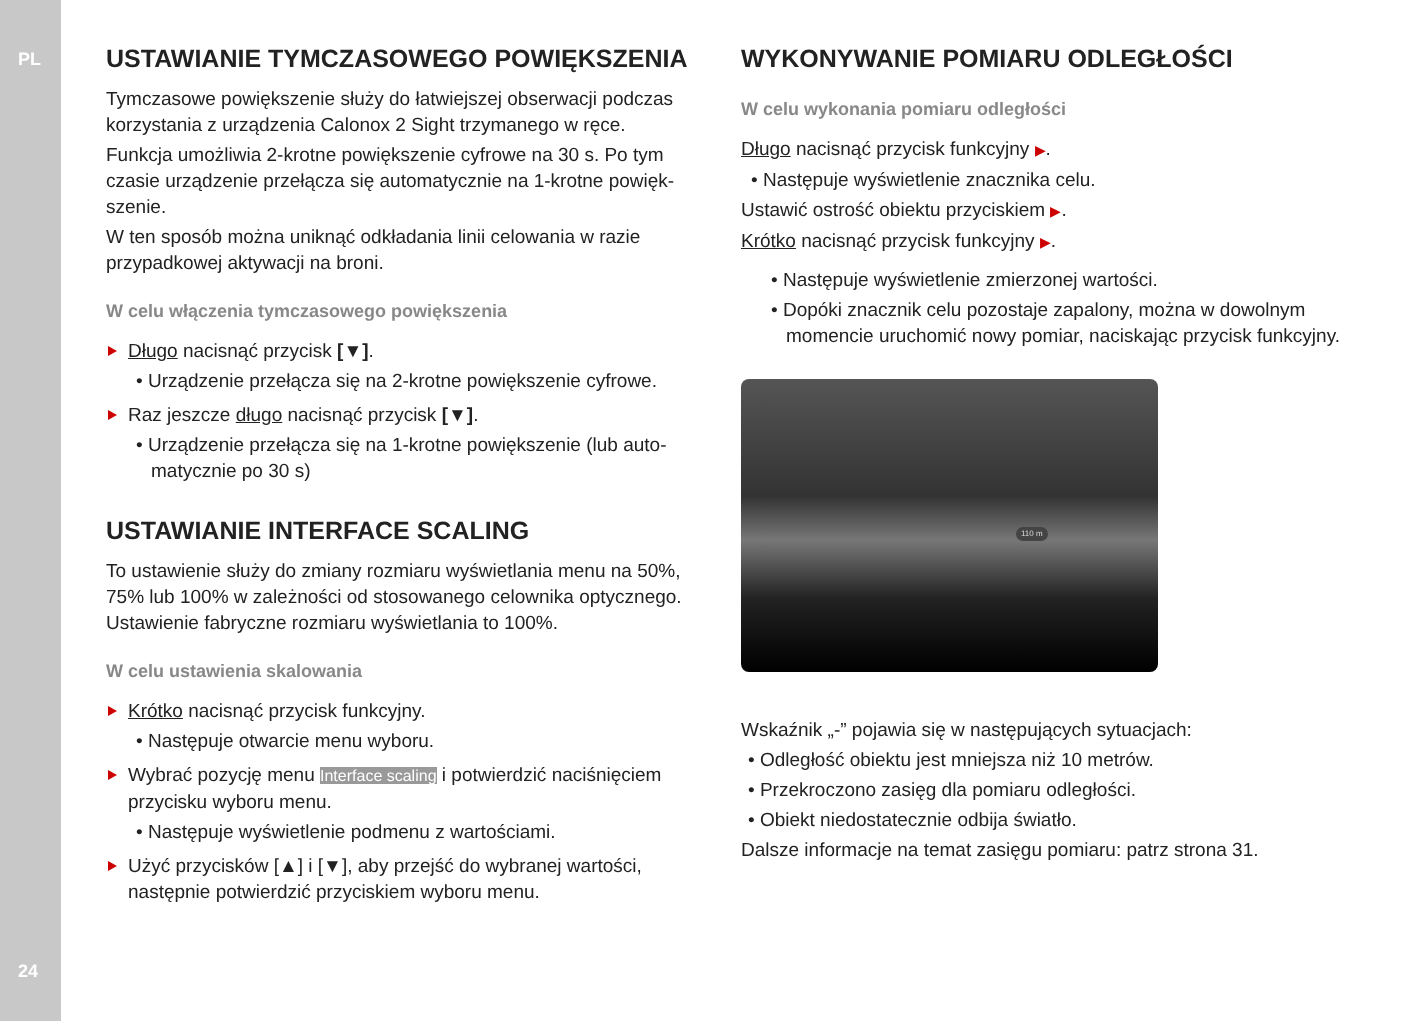PL
24
USTAWIANIE TYMCZASOWEGO POWIĘKSZENIA
Tymczasowe powiększenie służy do łatwiejszej obserwacji podczas korzystania z urządzenia Calonox 2 Sight trzymanego w ręce.
Funkcja umożliwia 2-krotne powiększenie cyfrowe na 30 s. Po tym czasie urządzenie przełącza się automatycznie na 1-krotne powięk­szenie.
W ten sposób można uniknąć odkładania linii celowania w razie przypadkowej aktywacji na broni.
W celu włączenia tymczasowego powiększenia
Długo nacisnąć przycisk [▼].
• Urządzenie przełącza się na 2-krotne powiększenie cyfrowe.
Raz jeszcze długo nacisnąć przycisk [▼].
• Urządzenie przełącza się na 1-krotne powiększenie (lub auto­matycznie po 30 s)
USTAWIANIE INTERFACE SCALING
To ustawienie służy do zmiany rozmiaru wyświetlania menu na 50%, 75% lub 100% w zależności od stosowanego celownika optycznego. Ustawienie fabryczne rozmiaru wyświetlania to 100%.
W celu ustawienia skalowania
Krótko nacisnąć przycisk funkcyjny.
• Następuje otwarcie menu wyboru.
Wybrać pozycję menu Interface scaling i potwierdzić naciśnięciem przycisku wyboru menu.
• Następuje wyświetlenie podmenu z wartościami.
Użyć przycisków [▲] i [▼], aby przejść do wybranej wartości, następnie potwierdzić przyciskiem wyboru menu.
WYKONYWANIE POMIARU ODLEGŁOŚCI
W celu wykonania pomiaru odległości
Długo nacisnąć przycisk funkcyjny ▶.
• Następuje wyświetlenie znacznika celu.
Ustawić ostrość obiektu przyciskiem ▶.
Krótko nacisnąć przycisk funkcyjny ▶.
• Następuje wyświetlenie zmierzonej wartości.
• Dopóki znacznik celu pozostaje zapalony, można w dowol­nym momencie uruchomić nowy pomiar, naciskając przycisk funkcyjny.
110 m
Wskaźnik „-” pojawia się w następujących sytuacjach:
• Odległość obiektu jest mniejsza niż 10 metrów.
• Przekroczono zasięg dla pomiaru odległości.
• Obiekt niedostatecznie odbija światło.
Dalsze informacje na temat zasięgu pomiaru: patrz strona 31.